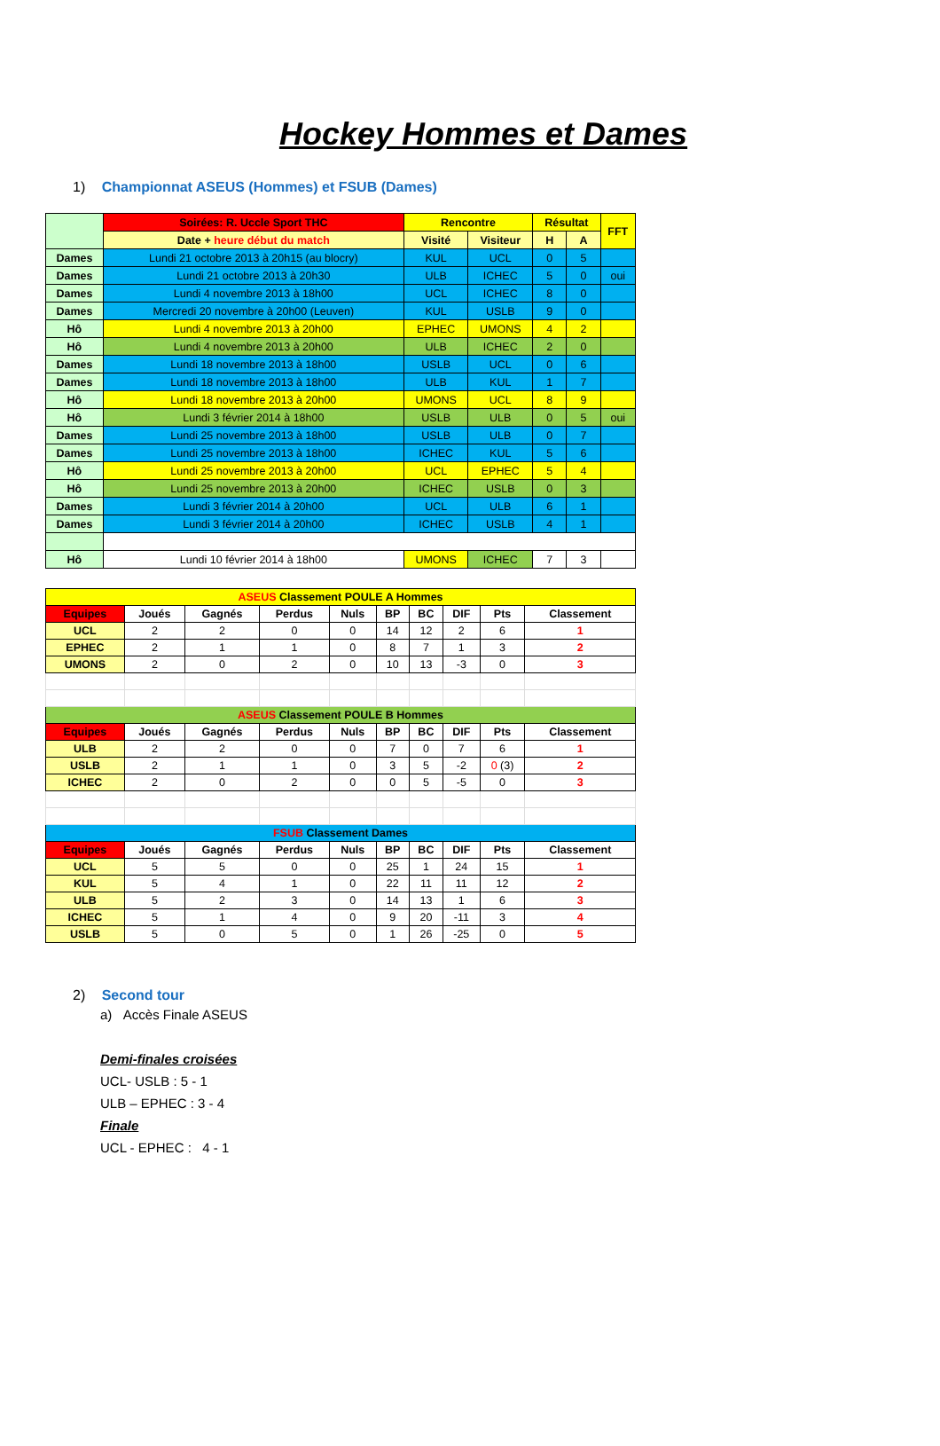Hockey Hommes et Dames
1) Championnat ASEUS (Hommes) et FSUB (Dames)
| | Soirées: R. Uccle Sport THC | Rencontre | | Résultat | | FFT |
| | Date + heure début du match | Visité | Visiteur | H | A | |
| Dames | Lundi 21 octobre 2013 à 20h15 (au blocry) | KUL | UCL | 0 | 5 | |
| Dames | Lundi 21 octobre 2013 à 20h30 | ULB | ICHEC | 5 | 0 | oui |
| Dames | Lundi 4 novembre 2013 à 18h00 | UCL | ICHEC | 8 | 0 | |
| Dames | Mercredi 20 novembre à 20h00 (Leuven) | KUL | USLB | 9 | 0 | |
| Hô | Lundi 4 novembre 2013 à 20h00 | EPHEC | UMONS | 4 | 2 | |
| Hô | Lundi 4 novembre 2013 à 20h00 | ULB | ICHEC | 2 | 0 | |
| Dames | Lundi 18 novembre 2013 à 18h00 | USLB | UCL | 0 | 6 | |
| Dames | Lundi 18 novembre 2013 à 18h00 | ULB | KUL | 1 | 7 | |
| Hô | Lundi 18 novembre 2013 à 20h00 | UMONS | UCL | 8 | 9 | |
| Hô | Lundi 3 février 2014 à 18h00 | USLB | ULB | 0 | 5 | oui |
| Dames | Lundi 25 novembre 2013 à 18h00 | USLB | ULB | 0 | 7 | |
| Dames | Lundi 25 novembre 2013 à 18h00 | ICHEC | KUL | 5 | 6 | |
| Hô | Lundi 25 novembre 2013 à 20h00 | UCL | EPHEC | 5 | 4 | |
| Hô | Lundi 25 novembre 2013 à 20h00 | ICHEC | USLB | 0 | 3 | |
| Dames | Lundi 3 février 2014 à 20h00 | UCL | ULB | 6 | 1 | |
| Dames | Lundi 3 février 2014 à 20h00 | ICHEC | USLB | 4 | 1 | |
| Hô | Lundi 10 février 2014 à 18h00 | UMONS | ICHEC | 7 | 3 | |
| ASEUS Classement POULE A Hommes | | | | | | | | | |
| --- | --- | --- | --- | --- | --- | --- | --- | --- | --- |
| Equipes | Joués | Gagnés | Perdus | Nuls | BP | BC | DIF | Pts | Classement |
| UCL | 2 | 2 | 0 | 0 | 14 | 12 | 2 | 6 | 1 |
| EPHEC | 2 | 1 | 1 | 0 | 8 | 7 | 1 | 3 | 2 |
| UMONS | 2 | 0 | 2 | 0 | 10 | 13 | -3 | 0 | 3 |
| ASEUS Classement POULE B Hommes | | | | | | | | | |
| Equipes | Joués | Gagnés | Perdus | Nuls | BP | BC | DIF | Pts | Classement |
| ULB | 2 | 2 | 0 | 0 | 7 | 0 | 7 | 6 | 1 |
| USLB | 2 | 1 | 1 | 0 | 3 | 5 | -2 | 0 (3) | 2 |
| ICHEC | 2 | 0 | 2 | 0 | 0 | 5 | -5 | 0 | 3 |
| FSUB Classement Dames | | | | | | | | | |
| Equipes | Joués | Gagnés | Perdus | Nuls | BP | BC | DIF | Pts | Classement |
| UCL | 5 | 5 | 0 | 0 | 25 | 1 | 24 | 15 | 1 |
| KUL | 5 | 4 | 1 | 0 | 22 | 11 | 11 | 12 | 2 |
| ULB | 5 | 2 | 3 | 0 | 14 | 13 | 1 | 6 | 3 |
| ICHEC | 5 | 1 | 4 | 0 | 9 | 20 | -11 | 3 | 4 |
| USLB | 5 | 0 | 5 | 0 | 1 | 26 | -25 | 0 | 5 |
2) Second tour
a) Accès Finale ASEUS
Demi-finales croisées
UCL- USLB : 5 - 1
ULB – EPHEC : 3 - 4
Finale
UCL - EPHEC : 4 - 1